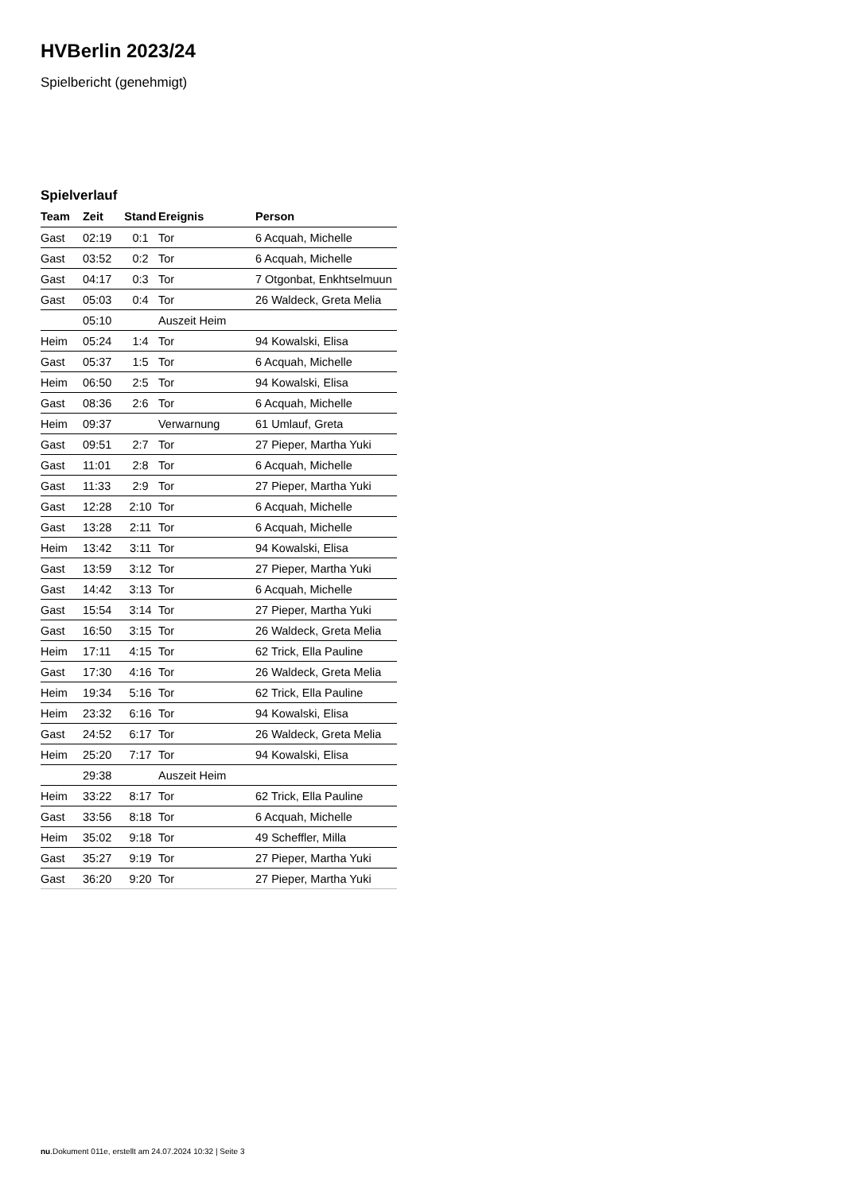HVBerlin 2023/24
Spielbericht (genehmigt)
Spielverlauf
| Team | Zeit | Stand | Ereignis | Person |
| --- | --- | --- | --- | --- |
| Gast | 02:19 | 0:1 | Tor | 6 Acquah, Michelle |
| Gast | 03:52 | 0:2 | Tor | 6 Acquah, Michelle |
| Gast | 04:17 | 0:3 | Tor | 7 Otgonbat, Enkhtselmuun |
| Gast | 05:03 | 0:4 | Tor | 26 Waldeck, Greta Melia |
| | 05:10 | | Auszeit Heim | |
| Heim | 05:24 | 1:4 | Tor | 94 Kowalski, Elisa |
| Gast | 05:37 | 1:5 | Tor | 6 Acquah, Michelle |
| Heim | 06:50 | 2:5 | Tor | 94 Kowalski, Elisa |
| Gast | 08:36 | 2:6 | Tor | 6 Acquah, Michelle |
| Heim | 09:37 | | Verwarnung | 61 Umlauf, Greta |
| Gast | 09:51 | 2:7 | Tor | 27 Pieper, Martha Yuki |
| Gast | 11:01 | 2:8 | Tor | 6 Acquah, Michelle |
| Gast | 11:33 | 2:9 | Tor | 27 Pieper, Martha Yuki |
| Gast | 12:28 | 2:10 | Tor | 6 Acquah, Michelle |
| Gast | 13:28 | 2:11 | Tor | 6 Acquah, Michelle |
| Heim | 13:42 | 3:11 | Tor | 94 Kowalski, Elisa |
| Gast | 13:59 | 3:12 | Tor | 27 Pieper, Martha Yuki |
| Gast | 14:42 | 3:13 | Tor | 6 Acquah, Michelle |
| Gast | 15:54 | 3:14 | Tor | 27 Pieper, Martha Yuki |
| Gast | 16:50 | 3:15 | Tor | 26 Waldeck, Greta Melia |
| Heim | 17:11 | 4:15 | Tor | 62 Trick, Ella Pauline |
| Gast | 17:30 | 4:16 | Tor | 26 Waldeck, Greta Melia |
| Heim | 19:34 | 5:16 | Tor | 62 Trick, Ella Pauline |
| Heim | 23:32 | 6:16 | Tor | 94 Kowalski, Elisa |
| Gast | 24:52 | 6:17 | Tor | 26 Waldeck, Greta Melia |
| Heim | 25:20 | 7:17 | Tor | 94 Kowalski, Elisa |
| | 29:38 | | Auszeit Heim | |
| Heim | 33:22 | 8:17 | Tor | 62 Trick, Ella Pauline |
| Gast | 33:56 | 8:18 | Tor | 6 Acquah, Michelle |
| Heim | 35:02 | 9:18 | Tor | 49 Scheffler, Milla |
| Gast | 35:27 | 9:19 | Tor | 27 Pieper, Martha Yuki |
| Gast | 36:20 | 9:20 | Tor | 27 Pieper, Martha Yuki |
nu.Dokument 011e, erstellt am 24.07.2024 10:32 | Seite 3